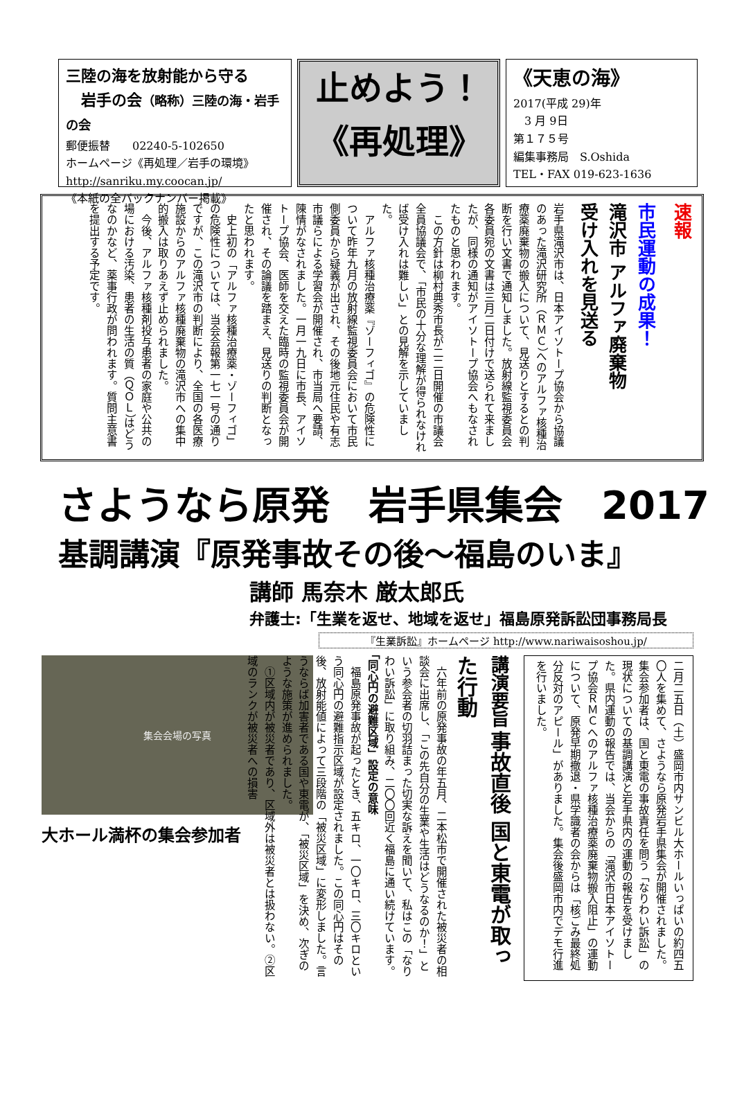三陸の海を放射能から守る
　岩手の会（略称）三陸の海・岩手の会
郵便振替　　02240-5-102650
ホームページ《再処理／岩手の環境》
http://sanriku.my.coocan.jp/
《本紙の全バックナンバー掲載》
止めよう！
《再処理》
《天恵の海》
2017(平成 29)年
　3 月 9日
第１７５号
編集事務局　S.Oshida
TEL・FAX 019-623-1636
速報
市民運動の成果！
滝沢市 アルファ廃棄物
受け入れを見送る
岩手県滝沢市は、日本アイソトープ協会から協議のあった滝沢研究所（ＲＭＣ）へのアルファ核種治療薬廃棄物の搬入について、見送りとするとの判断を行い文書で通知しました。放射線監視委員会各委員宛の文書は三月二日付けで送られて来ましたが、同様の通知がアイソトープ協会へもなされたものと思われます。
　この方針は柳村典秀市長が二二日開催の市議会全員協議会で、「市民の十分な理解が得られなければ受け入れは難しい」との見解を示していました。
　アルファ核種治療薬『ゾーフィゴ』の危険性について昨年九月の放射線監視委員会において市民側委員から疑義が出され、その後地元住民や有志市議らによる学習会が開催され、市当局へ要請、陳情がなされました。一月一九日に市長、アイソトープ協会、医師を交えた臨時の監視委員会が開催され、その論議を踏まえ、見送りの判断となったと思われます。
　史上初の「アルファ核種治療薬・ゾーフィゴ」の危険性については、当会会報第一七一号の通りですが、この滝沢市の判断により、全国の各医療施設からのアルファ核種廃棄物の滝沢市への集中的搬入は取りあえず止められました。
　今後、アルファ核種剤投与患者の家庭や公共の場における汚染、患者の生活の質（ＱＯＬ）はどうなのかなど、薬事行政が問われます。質問主意書を提出する予定です。
さようなら原発　岩手県集会　2017
基調講演『原発事故その後～福島のいま』
講師 馬奈木 厳太郎氏
弁護士:「生業を返せ、地域を返せ」福島原発訴訟団事務局長
『生業訴訟』ホームページ http://www.nariwaisoshou.jp/
二月二五日（土）盛岡市内サンビル大ホールいっぱいの約四五〇人を集めて、さようなら原発岩手県集会が開催されました。集会参加者は、国と東電の事故責任を問う「なりわい訴訟」の現状についての基調講演と岩手県内の運動の報告を受けました。県内運動の報告では、当会からの「滝沢市日本アイソトープ協会ＲＭＣへのアルファ核種治療薬廃棄物搬入阻止」の運動について、原発早期撤退・県学識者の会からは「核ごみ最終処分反対のアピール」がありました。集会後盛岡市内でデモ行進を行いました。
講演要旨 事故直後 国と東電が取った行動
　六年前の原発事故の年五月、二本松市で開催された被災者の相談会に出席し、「この先自分の生業や生活はどうなるのか！」という参会者の切羽詰まった切実な訴えを聞いて、私はこの「なりわい訴訟」に取り組み、二〇〇回近く福島に通い続けています。
「同心円の避難区域」設定の意味
　福島原発事故が起ったとき、五キロ、一〇キロ、三〇キロという同心円の避難指示区域が設定されました。この同心円はその後、放射能値によって三段階の「被災区域」に変形しました。言うならば加害者である国や東電が、「被災区域」を決め、次ぎのような施策が進められました。
　①区域内が被災者であり、区域外は被災者とは扱わない。②区域のランクが被災者への損害
集会会場の写真
大ホール満杯の集会参加者